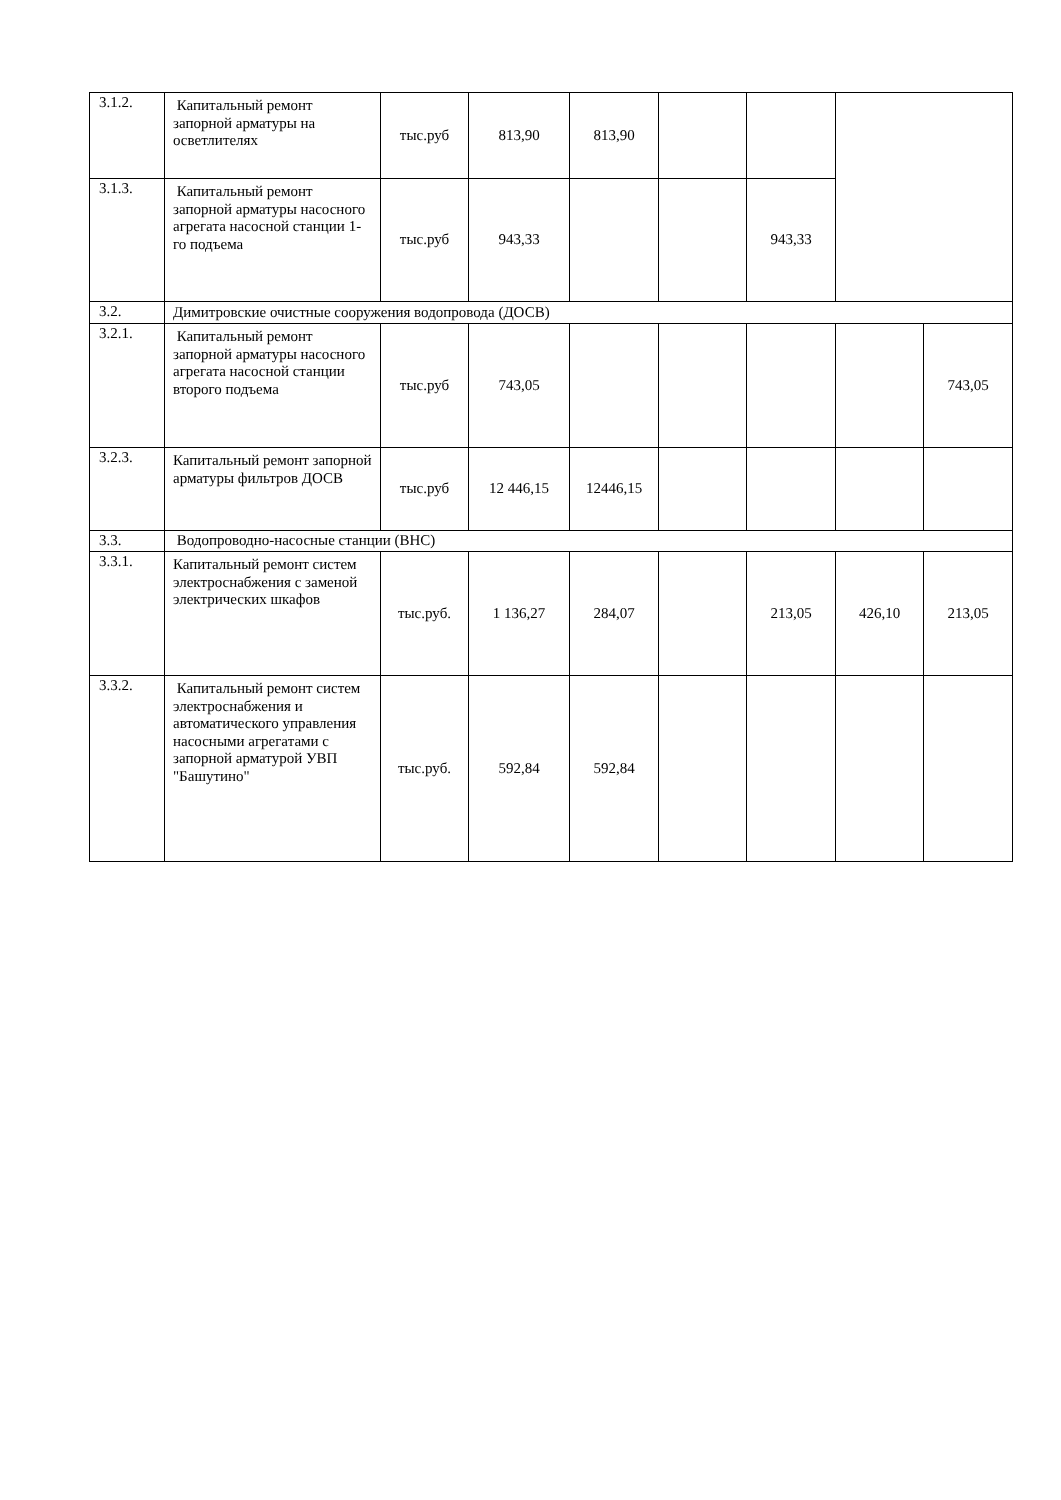| 3.1.2. | Капитальный ремонт запорной арматуры на осветлителях | тыс.руб | 813,90 | 813,90 | | | | |
| 3.1.3. | Капитальный ремонт запорной арматуры насосного агрегата насосной станции 1-го подъема | тыс.руб | 943,33 | | | 943,33 | | |
| 3.2. | Димитровские очистные сооружения водопровода (ДОСВ) | | | | | | | |
| 3.2.1. | Капитальный ремонт запорной арматуры насосного агрегата насосной станции второго подъема | тыс.руб | 743,05 | | | | | 743,05 |
| 3.2.3. | Капитальный ремонт запорной арматуры фильтров ДОСВ | тыс.руб | 12 446,15 | 12446,15 | | | | |
| 3.3. | Водопроводно-насосные станции (ВНС) | | | | | | | |
| 3.3.1. | Капитальный ремонт систем электроснабжения с заменой электрических шкафов | тыс.руб. | 1 136,27 | 284,07 | | 213,05 | 426,10 | 213,05 |
| 3.3.2. | Капитальный ремонт систем электроснабжения и автоматического управления насосными агрегатами с запорной арматурой УВП "Башутино" | тыс.руб. | 592,84 | 592,84 | | | | |